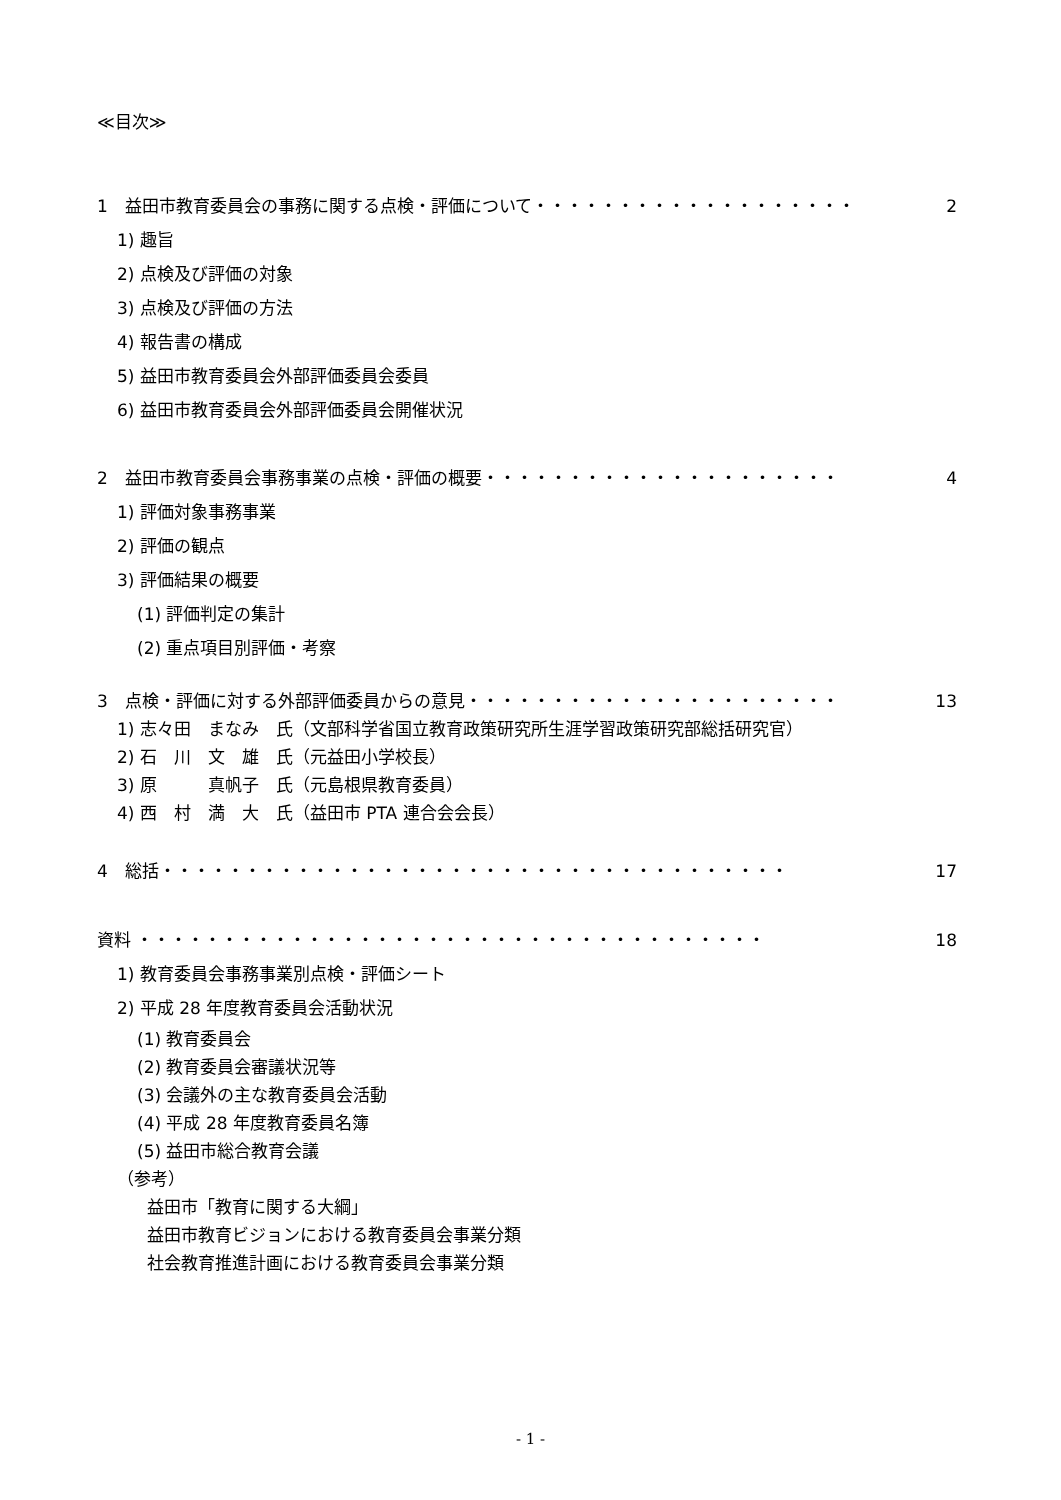≪目次≫
1　益田市教育委員会の事務に関する点検・評価について・・・・・・・・・・・・・・・・・・・ 2
1) 趣旨
2) 点検及び評価の対象
3) 点検及び評価の方法
4) 報告書の構成
5) 益田市教育委員会外部評価委員会委員
6) 益田市教育委員会外部評価委員会開催状況
2　益田市教育委員会事務事業の点検・評価の概要・・・・・・・・・・・・・・・・・・・・・ 4
1) 評価対象事務事業
2) 評価の観点
3) 評価結果の概要
(1) 評価判定の集計
(2) 重点項目別評価・考察
3　点検・評価に対する外部評価委員からの意見・・・・・・・・・・・・・・・・・・・・・・ 13
1) 志々田　まなみ　氏（文部科学省国立教育政策研究所生涯学習政策研究部総括研究官）
2) 石　川　文　雄　氏（元益田小学校長）
3) 原　　　真帆子　氏（元島根県教育委員）
4) 西　村　満　大　氏（益田市 PTA 連合会会長）
4　総括・・・・・・・・・・・・・・・・・・・・・・・・・・・・・・・・・・・・・ 17
資料 ・・・・・・・・・・・・・・・・・・・・・・・・・・・・・・・・・・・・・ 18
1) 教育委員会事務事業別点検・評価シート
2) 平成 28 年度教育委員会活動状況
(1) 教育委員会
(2) 教育委員会審議状況等
(3) 会議外の主な教育委員会活動
(4) 平成 28 年度教育委員名簿
(5) 益田市総合教育会議
（参考）
益田市「教育に関する大綱」
益田市教育ビジョンにおける教育委員会事業分類
社会教育推進計画における教育委員会事業分類
- 1 -